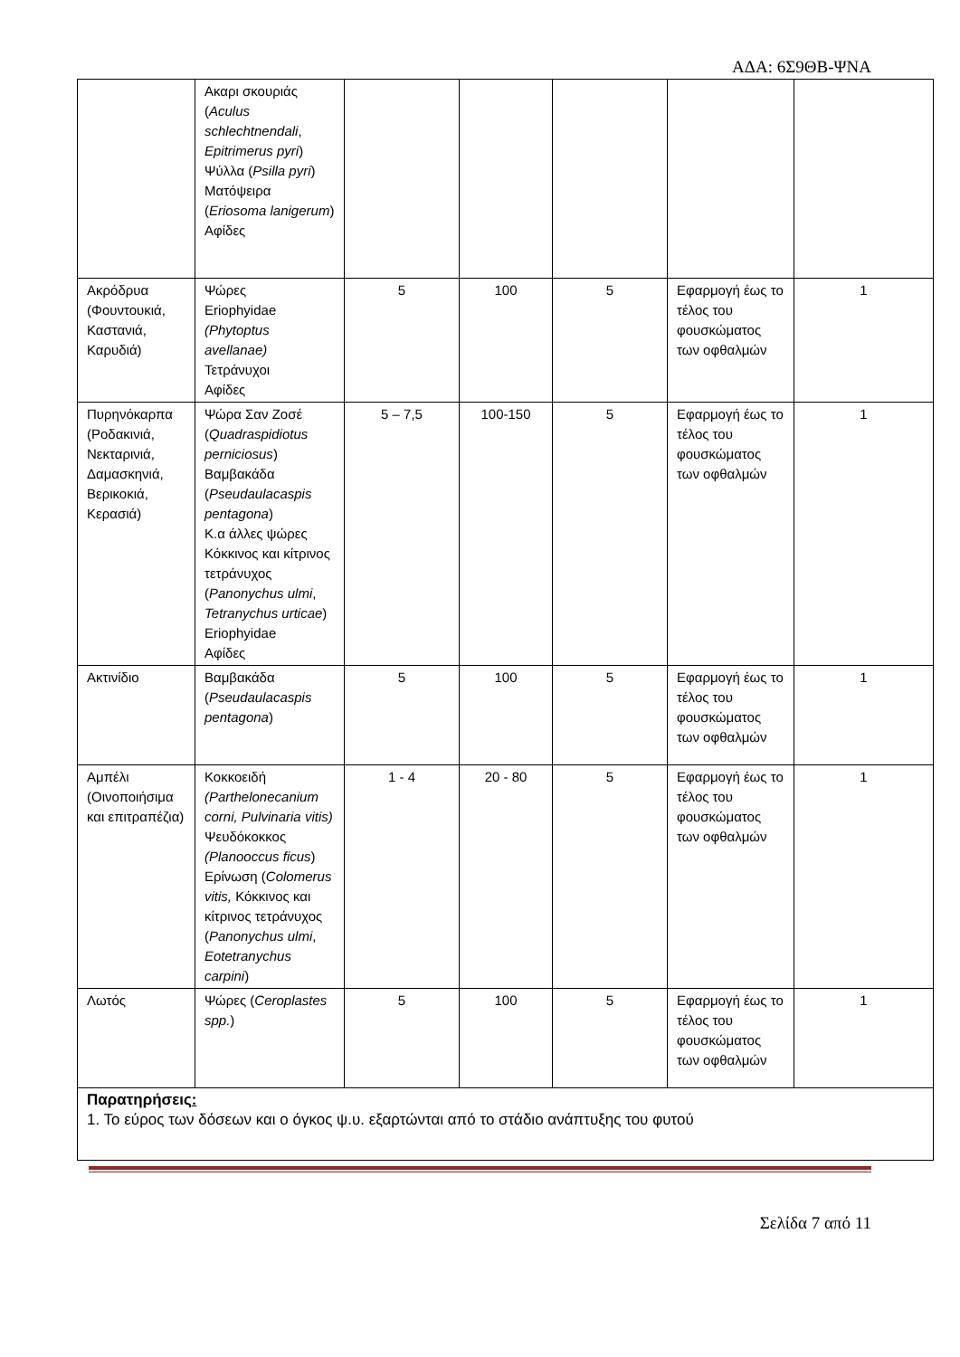ΑΔΑ: 6Σ9ΘΒ-ΨΝΑ
| | Ακαρι σκουριάς ( Aculus schlechtnendali , Epitrimerus pyri ) Ψύλλα ( Psilla pyri ) Ματόψειρα ( Eriosoma lanigerum ) Αφίδες | | | | | |
| Ακρόδρυα (Φουντουκιά, Καστανιά, Καρυδιά) | Ψώρες Eriophyidae (Phytoptus avellanae) Τετράνυχοι Αφίδες | 5 | 100 | 5 | Εφαρμογή έως το τέλος του φουσκώματος των οφθαλμών | 1 |
| Πυρηνόκαρπα (Ροδακινιά, Νεκταρινιά, Δαμασκηνιά, Βερικοκιά, Κερασιά) | Ψώρα Σαν Ζοσέ ( Quadraspidiotus perniciosus ) Βαμβακάδα ( Pseudaulacaspis pentagona ) Κ.α άλλες ψώρες Κόκκινος και κίτρινος τετράνυχος ( Panonychus ulmi , Tetranychus urticae ) Eriophyidae Αφίδες | 5 – 7,5 | 100-150 | 5 | Εφαρμογή έως το τέλος του φουσκώματος των οφθαλμών | 1 |
| Ακτινίδιο | Βαμβακάδα ( Pseudaulacaspis pentagona ) | 5 | 100 | 5 | Εφαρμογή έως το τέλος του φουσκώματος των οφθαλμών | 1 |
| Αμπέλι (Οινοποιήσιμα και επιτραπέζια) | Κοκκοειδή (Parthelonecanium corni, Pulvinaria vitis) Ψευδόκοκκος (Planooccus ficus ) Ερίνωση ( Colomerus vitis, Κόκκινος και κίτρινος τετράνυχος ( Panonychus ulmi , Eotetranychus carpini ) | 1 - 4 | 20 - 80 | 5 | Εφαρμογή έως το τέλος του φουσκώματος των οφθαλμών | 1 |
| Λωτός | Ψώρες ( Ceroplastes spp. ) | 5 | 100 | 5 | Εφαρμογή έως το τέλος του φουσκώματος των οφθαλμών | 1 |
| Παρατηρήσεις : 1. Το εύρος των δόσεων και ο όγκος ψ.υ. εξαρτώνται από το στάδιο ανάπτυξης του φυτού | | | | | | |
Σελίδα 7 από 11